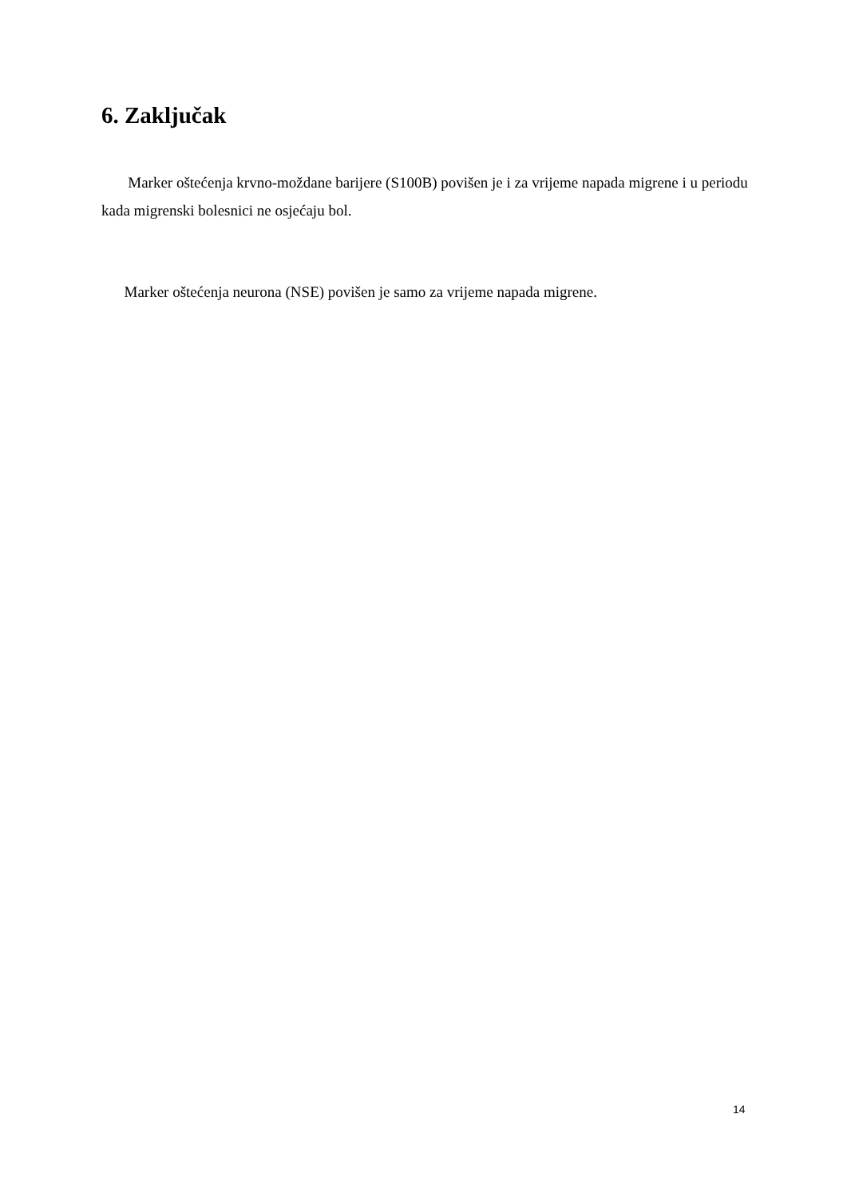6. Zaključak
Marker oštećenja krvno-moždane barijere (S100B) povišen je i za vrijeme napada migrene i u periodu kada migrenski bolesnici ne osjećaju bol.
Marker oštećenja neurona (NSE) povišen je samo za vrijeme napada migrene.
14